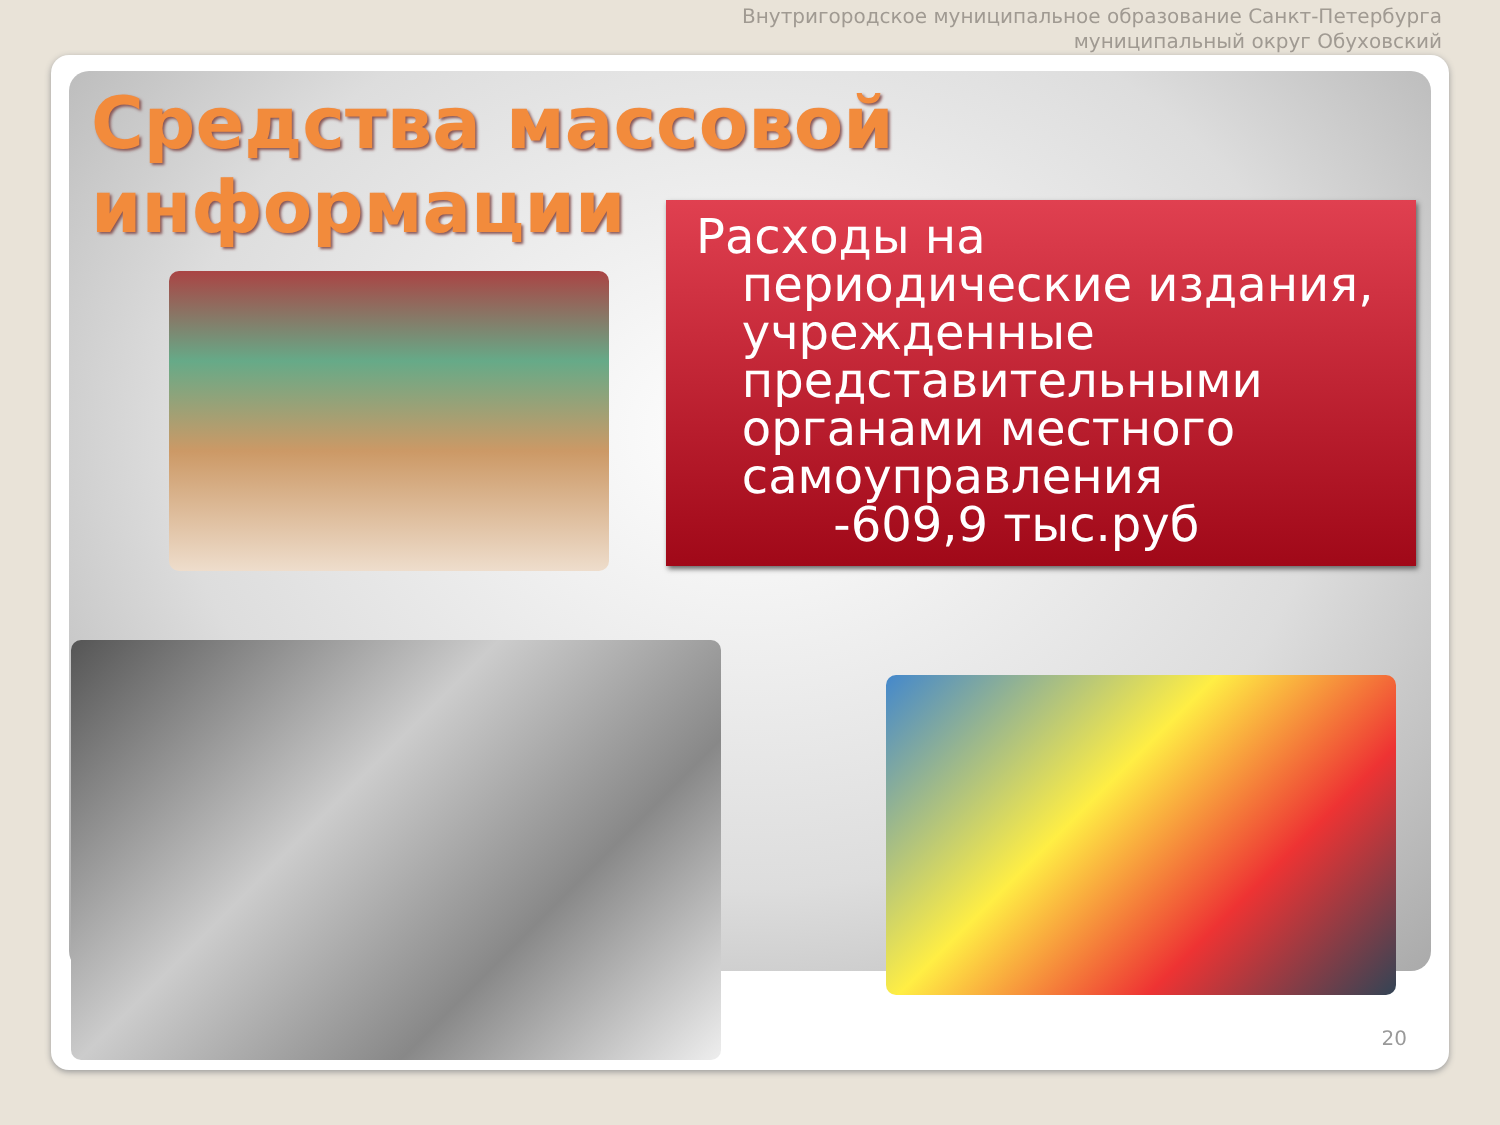Внутригородское муниципальное образование Санкт-Петербурга
муниципальный округ Обуховский
Средства массовой информации
Расходы на
периодические издания,
учрежденные
представительными
органами местного
самоуправления
-609,9 тыс.руб
20